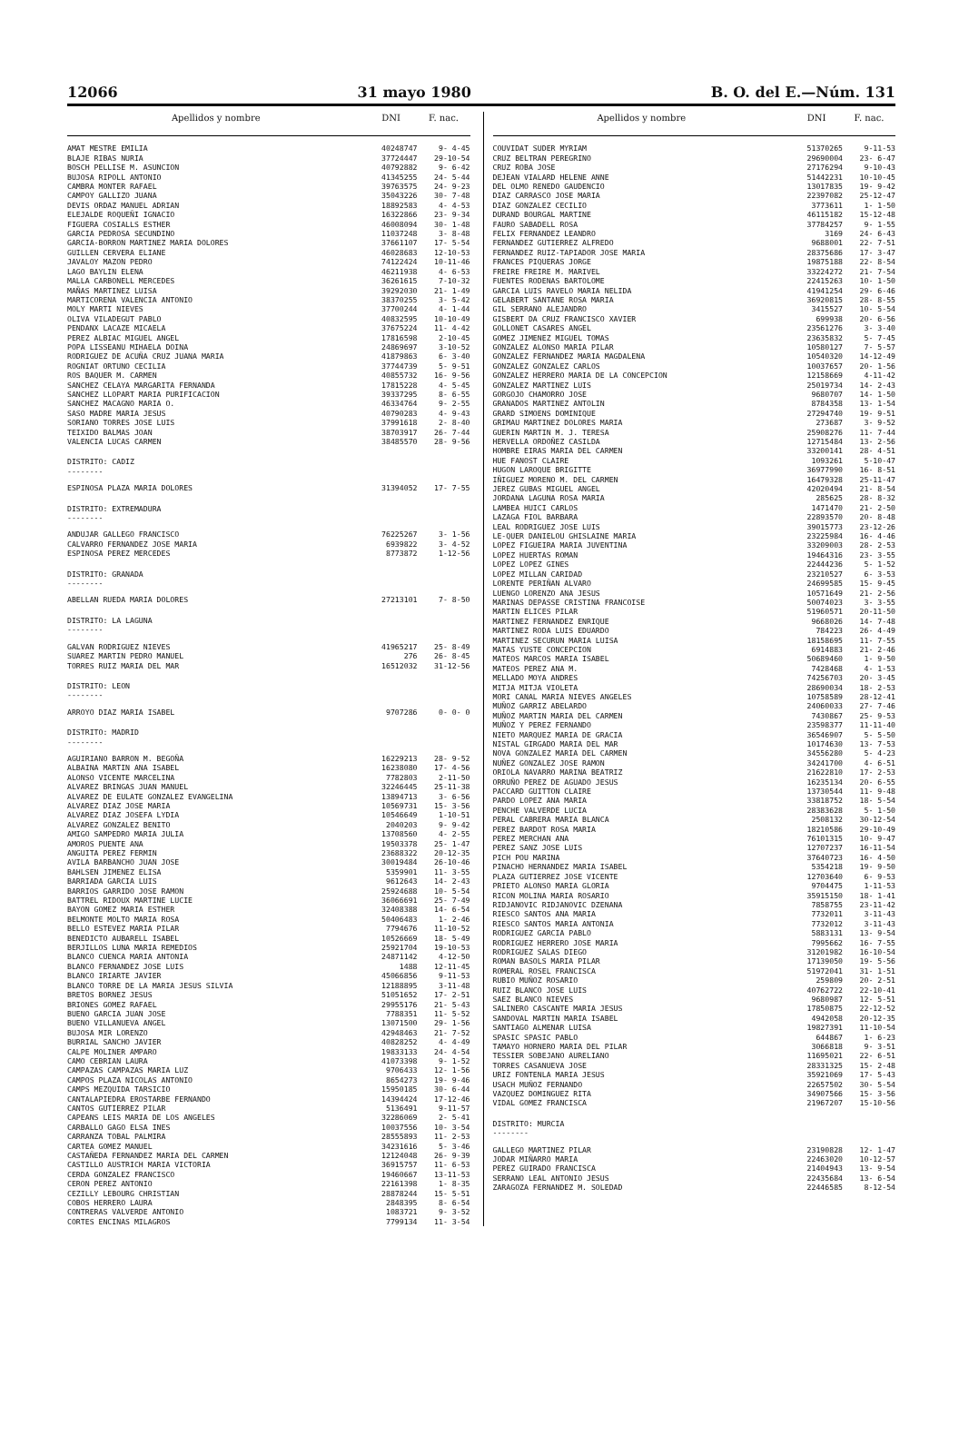12066 31 mayo 1980 B. O. del E.—Núm. 131
| Apellidos y nombre | DNI | F. nac. |
| --- | --- | --- |
| AMAT MESTRE EMILIA | 40248747 | 9- 4-45 |
| BLAJE RIBAS NURIA | 37724447 | 29-10-54 |
| BOSCH PELLISE M. ASUNCION | 40792882 | 9- 6-42 |
| BUJOSA RIPOLL ANTONIO | 41345255 | 24- 5-44 |
| CAMBRA MONTER RAFAEL | 39763575 | 24- 9-23 |
| CAMPOY GALLIZO JUANA | 35043226 | 30- 7-48 |
| DEVIS ORDAZ MANUEL ADRIAN | 18892583 | 4- 4-53 |
| ELEJALDE ROQUEÑI IGNACIO | 16322866 | 23- 9-34 |
| FIGUERA COSIALLS ESTHER | 46008094 | 30- 1-48 |
| GARCIA PEDROSA SECUNDINO | 11037248 | 3- 8-48 |
| GARCIA-BORRON MARTINEZ MARIA DOLORES | 37661107 | 17- 5-54 |
| GUILLEN CERVERA ELIANE | 46028683 | 12-10-53 |
| JAVALOY MAZON PEDRO | 74122424 | 10-11-46 |
| LAGO BAYLIN ELENA | 46211938 | 4- 6-53 |
| MALLA CARBONELL MERCEDES | 36261615 | 7-10-32 |
| MAÑAS MARTINEZ LUISA | 39292030 | 21- 1-49 |
| MARTICORENA VALENCIA ANTONIO | 38370255 | 3- 5-42 |
| MOLY MARTI NIEVES | 37700244 | 4- 1-44 |
| OLIVA VILADEGUT PABLO | 40832595 | 10-10-49 |
| PENDANX LACAZE MICAELA | 37675224 | 11- 4-42 |
| PEREZ ALBIAC MIGUEL ANGEL | 17816598 | 2-10-45 |
| POPA LISSEANU MIHAELA DOINA | 24869697 | 3-10-52 |
| RODRIGUEZ DE ACUÑA CRUZ JUANA MARIA | 41879863 | 6- 3-40 |
| ROGNIAT ORTUNO CECILIA | 37744739 | 5- 9-51 |
| ROS BAQUER M. CARMEN | 40855732 | 16- 9-56 |
| SANCHEZ CELAYA MARGARITA FERNANDA | 17815228 | 4- 5-45 |
| SANCHEZ LLOPART MARIA PURIFICACION | 39337295 | 8- 6-55 |
| SANCHEZ MACAGNO MARIA O. | 46334764 | 9- 2-55 |
| SASO MADRE MARIA JESUS | 40790283 | 4- 9-43 |
| SORIANO TORRES JOSE LUIS | 37991618 | 2- 8-40 |
| TEIXIDO BALMAS JOAN | 38703917 | 26- 7-44 |
| VALENCIA LUCAS CARMEN | 38485570 | 28- 9-56 |
| DISTRITO: CADIZ -------- | | |
| ESPINOSA PLAZA MARIA DOLORES | 31394052 | 17- 7-55 |
| DISTRITO: EXTREMADURA -------- | | |
| ANDUJAR GALLEGO FRANCISCO | 76225267 | 3- 1-56 |
| CALVARRO FERNANDEZ JOSE MARIA | 6939822 | 3- 4-52 |
| ESPINOSA PEREZ MERCEDES | 8773872 | 1-12-56 |
| DISTRITO: GRANADA -------- | | |
| ABELLAN RUEDA MARIA DOLORES | 27213101 | 7- 8-50 |
| DISTRITO: LA LAGUNA -------- | | |
| GALVAN RODRIGUEZ NIEVES | 41965217 | 25- 8-49 |
| SUAREZ MARTIN PEDRO MANUEL | 276 | 26- 8-45 |
| TORRES RUIZ MARIA DEL MAR | 16512032 | 31-12-56 |
| DISTRITO: LEON -------- | | |
| ARROYO DIAZ MARIA ISABEL | 9707286 | 0- 0- 0 |
| DISTRITO: MADRID -------- | | |
| AGUIRIANO BARRON M. BEGOÑA | 16229213 | 28- 9-52 |
| ALBAINA MARTIN ANA ISABEL | 16238080 | 17- 4-56 |
| ALONSO VICENTE MARCELINA | 7782803 | 2-11-50 |
| ALVAREZ BRINGAS JUAN MANUEL | 32246445 | 25-11-38 |
| ALVAREZ DE EULATE GONZALEZ EVANGELINA | 13894713 | 3- 6-56 |
| ALVAREZ DIAZ JOSE MARIA | 10569731 | 15- 3-56 |
| ALVAREZ DIAZ JOSEFA LYDIA | 10546649 | 1-10-51 |
| ALVAREZ GONZALEZ BENITO | 2040203 | 9- 9-42 |
| AMIGO SAMPEDRO MARIA JULIA | 13708560 | 4- 2-55 |
| AMOROS PUENTE ANA | 19503378 | 25- 1-47 |
| ANGUITA PEREZ FERMIN | 23688322 | 20-12-35 |
| AVILA BARBANCHO JUAN JOSE | 30019484 | 26-10-46 |
| BAHLSEN JIMENEZ ELISA | 5359901 | 11- 3-55 |
| BARRIADA GARCIA LUIS | 9612643 | 14- 2-43 |
| BARRIOS GARRIDO JOSE RAMON | 25924688 | 10- 5-54 |
| BATTREL RIDOUX MARTINE LUCIE | 36066691 | 25- 7-49 |
| BAYON GOMEZ MARIA ESTHER | 32408388 | 14- 6-54 |
| BELMONTE MOLTO MARIA ROSA | 50406483 | 1- 2-46 |
| BELLO ESTEVEZ MARIA PILAR | 7794676 | 11-10-52 |
| BENEDICTO AUBARELL ISABEL | 10526669 | 18- 5-49 |
| BERJILLOS LUNA MARIA REMEDIOS | 25921704 | 19-10-53 |
| BLANCO CUENCA MARIA ANTONIA | 24871142 | 4-12-50 |
| BLANCO FERNANDEZ JOSE LUIS | 1488 | 12-11-45 |
| BLANCO IRIARTE JAVIER | 45066856 | 9-11-53 |
| BLANCO TORRE DE LA MARIA JESUS SILVIA | 12188895 | 3-11-48 |
| BRETOS BORNEZ JESUS | 51051652 | 17- 2-51 |
| BRIONES GOMEZ RAFAEL | 29955176 | 21- 5-43 |
| BUENO GARCIA JUAN JOSE | 7788351 | 11- 5-52 |
| BUENO VILLANUEVA ANGEL | 13071500 | 29- 1-56 |
| BUJOSA MIR LORENZO | 42948463 | 21- 7-52 |
| BURRIAL SANCHO JAVIER | 40828252 | 4- 4-49 |
| CALPE MOLINER AMPARO | 19833133 | 24- 4-54 |
| CAMO CEBRIAN LAURA | 41073398 | 9- 1-52 |
| CAMPAZAS CAMPAZAS MARIA LUZ | 9706433 | 12- 1-56 |
| CAMPOS PLAZA NICOLAS ANTONIO | 8654273 | 19- 9-46 |
| CAMPS MEZQUIDA TARSICIO | 15950185 | 30- 6-44 |
| CANTALAPIEDRA EROSTARBE FERNANDO | 14394424 | 17-12-46 |
| CANTOS GUTIERREZ PILAR | 5136491 | 9-11-57 |
| CAPEANS LEIS MARIA DE LOS ANGELES | 32286069 | 2- 5-41 |
| CARBALLO GAGO ELSA INES | 10037556 | 10- 3-54 |
| CARRANZA TOBAL PALMIRA | 28555893 | 11- 2-53 |
| CARTEA GOMEZ MANUEL | 34231616 | 5- 3-46 |
| CASTAÑEDA FERNANDEZ MARIA DEL CARMEN | 12124048 | 26- 9-39 |
| CASTILLO AUSTRICH MARIA VICTORIA | 36915757 | 11- 6-53 |
| CERDA GONZALEZ FRANCISCO | 19460667 | 13-11-53 |
| CERON PEREZ ANTONIO | 22161398 | 1- 8-35 |
| CEZILLY LEBOURG CHRISTIAN | 28878244 | 15- 5-51 |
| COBOS HERRERO LAURA | 2848395 | 8- 6-54 |
| CONTRERAS VALVERDE ANTONIO | 1083721 | 9- 3-52 |
| CORTES ENCINAS MILAGROS | 7799134 | 11- 3-54 |
| Apellidos y nombre | DNI | F. nac. |
| --- | --- | --- |
| COUVIDAT SUDER MYRIAM | 51370265 | 9-11-53 |
| CRUZ BELTRAN PEREGRINO | 29690004 | 23- 6-47 |
| CRUZ ROBA JOSE | 27176294 | 9-10-43 |
| DEJEAN VIALARD HELENE ANNE | 51442231 | 10-10-45 |
| DEL OLMO RENEDO GAUDENCIO | 13017835 | 19- 9-42 |
| DIAZ CARRASCO JOSE MARIA | 22397082 | 25-12-47 |
| DIAZ GONZALEZ CECILIO | 3773611 | 1- 1-50 |
| DURAND BOURGAL MARTINE | 46115182 | 15-12-48 |
| FAURO SABADELL ROSA | 37784257 | 9- 1-55 |
| FELIX FERNANDEZ LEANDRO | 3169 | 24- 6-43 |
| FERNANDEZ GUTIERREZ ALFREDO | 9688001 | 22- 7-51 |
| FERNANDEZ RUIZ-TAPIADOR JOSE MARIA | 28375686 | 17- 3-47 |
| FRANCES PIQUERAS JORGE | 19875188 | 22- 8-54 |
| FREIRE FREIRE M. MARIVEL | 33224272 | 21- 7-54 |
| FUENTES RODENAS BARTOLOME | 22415263 | 10- 1-50 |
| GARCIA LUIS RAVELO MARIA NELIDA | 41941254 | 29- 6-46 |
| GELABERT SANTANE ROSA MARIA | 36920815 | 28- 8-55 |
| GIL SERRANO ALEJANDRO | 3415527 | 10- 5-54 |
| GISBERT DA CRUZ FRANCISCO XAVIER | 699938 | 20- 6-56 |
| GOLLONET CASARES ANGEL | 23561276 | 3- 3-40 |
| GOMEZ JIMENEZ MIGUEL TOMAS | 23635832 | 5- 7-45 |
| GONZALEZ ALONSO MARIA PILAR | 10580127 | 7- 5-57 |
| GONZALEZ FERNANDEZ MARIA MAGDALENA | 10540320 | 14-12-49 |
| GONZALEZ GONZALEZ CARLOS | 10037657 | 20- 1-56 |
| GONZALEZ HERRERO MARIA DE LA CONCEPCION | 12158669 | 4-11-42 |
| GONZALEZ MARTINEZ LUIS | 25019734 | 14- 2-43 |
| GORGOJO CHAMORRO JOSE | 9680707 | 14- 1-50 |
| GRANADOS MARTINEZ ANTOLIN | 8784358 | 13- 1-54 |
| GRARD SIMOENS DOMINIQUE | 27294740 | 19- 9-51 |
| GRIMAU MARTINEZ DOLORES MARIA | 273687 | 3- 9-52 |
| GUERIN MARTIN M. J. TERESA | 25908276 | 11- 7-44 |
| HERVELLA ORDOÑEZ CASILDA | 12715484 | 13- 2-56 |
| HOMBRE EIRAS MARIA DEL CARMEN | 33200141 | 28- 4-51 |
| HUE FANOST CLAIRE | 1093261 | 5-10-47 |
| HUGON LAROQUE BRIGITTE | 36977990 | 16- 8-51 |
| IÑIGUEZ MORENO M. DEL CARMEN | 16479328 | 25-11-47 |
| JEREZ GUBAS MIGUEL ANGEL | 42020494 | 21- 8-54 |
| JORDANA LAGUNA ROSA MARIA | 285625 | 28- 8-32 |
| LAMBEA HUICI CARLOS | 1471470 | 21- 2-50 |
| LAZAGA FIOL BARBARA | 22893570 | 20- 8-48 |
| LEAL RODRIGUEZ JOSE LUIS | 39015773 | 23-12-26 |
| LE-QUER DANIELOU GHISLAINE MARIA | 23225984 | 16- 4-46 |
| LOPEZ FIGUEIRA MARIA JUVENTINA | 33209003 | 28- 2-53 |
| LOPEZ HUERTAS ROMAN | 19464316 | 23- 3-55 |
| LOPEZ LOPEZ GINES | 22444236 | 5- 1-52 |
| LOPEZ MILLAN CARIDAD | 23210527 | 6- 3-53 |
| LORENTE PERIÑAN ALVARO | 24699585 | 15- 9-45 |
| LUENGO LORENZO ANA JESUS | 10571649 | 21- 2-56 |
| MARINAS DEPASSE CRISTINA FRANCOISE | 50074023 | 3- 3-55 |
| MARTIN ELICES PILAR | 51960571 | 20-11-50 |
| MARTINEZ FERNANDEZ ENRIQUE | 9668026 | 14- 7-48 |
| MARTINEZ RODA LUIS EDUARDO | 784223 | 26- 4-49 |
| MARTINEZ SECURUN MARIA LUISA | 18158695 | 11- 7-55 |
| MATAS YUSTE CONCEPCION | 6914883 | 21- 2-46 |
| MATEOS MARCOS MARIA ISABEL | 50689460 | 1- 9-50 |
| MATEOS PEREZ ANA M. | 7428468 | 4- 1-53 |
| MELLADO MOYA ANDRES | 74256703 | 20- 3-45 |
| MITJA MITJA VIOLETA | 28690034 | 18- 2-53 |
| MORI CANAL MARIA NIEVES ANGELES | 10758589 | 28-12-41 |
| MUÑOZ GARRIZ ABELARDO | 24060033 | 27- 7-46 |
| MUÑOZ MARTIN MARIA DEL CARMEN | 7430867 | 25- 9-53 |
| MUÑOZ Y PEREZ FERNANDO | 23598377 | 11-11-40 |
| NIETO MARQUEZ MARIA DE GRACIA | 36546907 | 5- 5-50 |
| NISTAL GIRGADO MARIA DEL MAR | 10174630 | 13- 7-53 |
| NOVA GONZALEZ MARIA DEL CARMEN | 34556280 | 5- 4-23 |
| NUÑEZ GONZALEZ JOSE RAMON | 34241700 | 4- 6-51 |
| ORIOLA NAVARRO MARINA BEATRIZ | 21622810 | 17- 2-53 |
| ORRUÑO PEREZ DE AGUADO JESUS | 16235134 | 20- 6-55 |
| PACCARD GUITTON CLAIRE | 13730544 | 11- 9-48 |
| PARDO LOPEZ ANA MARIA | 33818752 | 18- 5-54 |
| PENCHE VALVERDE LUCIA | 28383628 | 5- 1-50 |
| PERAL CABRERA MARIA BLANCA | 2508132 | 30-12-54 |
| PEREZ BARDOT ROSA MARIA | 18210586 | 29-10-49 |
| PEREZ MERCHAN ANA | 76101315 | 10- 9-47 |
| PEREZ SANZ JOSE LUIS | 12707237 | 16-11-54 |
| PICH POU MARINA | 37640723 | 16- 4-50 |
| PINACHO HERNANDEZ MARIA ISABEL | 5354218 | 19- 9-50 |
| PLAZA GUTIERREZ JOSE VICENTE | 12703640 | 6- 9-53 |
| PRIETO ALONSO MARIA GLORIA | 9704475 | 1-11-53 |
| RICON MOLINA MARIA ROSARIO | 35915150 | 18- 1-41 |
| RIDJANOVIC RIDJANOVIC DZENANA | 7858755 | 23-11-42 |
| RIESCO SANTOS ANA MARIA | 7732011 | 3-11-43 |
| RIESCO SANTOS MARIA ANTONIA | 7732012 | 3-11-43 |
| RODRIGUEZ GARCIA PABLO | 5883131 | 13- 9-54 |
| RODRIGUEZ HERRERO JOSE MARIA | 7995662 | 16- 7-55 |
| RODRIGUEZ SALAS DIEGO | 31201982 | 16-10-54 |
| ROMAN BASOLS MARIA PILAR | 17139050 | 19- 5-56 |
| ROMERAL ROSEL FRANCISCA | 51972041 | 31- 1-51 |
| RUBIO MUÑOZ ROSARIO | 259809 | 20- 2-51 |
| RUIZ BLANCO JOSE LUIS | 40762722 | 22-10-41 |
| SAEZ BLANCO NIEVES | 9680987 | 12- 5-51 |
| SALINERO CASCANTE MARIA JESUS | 17850875 | 22-12-52 |
| SANDOVAL MARTIN MARIA ISABEL | 4942058 | 20-12-35 |
| SANTIAGO ALMENAR LUISA | 19827391 | 11-10-54 |
| SPASIC SPASIC PABLO | 644867 | 1- 6-23 |
| TAMAYO HORNERO MARIA DEL PILAR | 3066818 | 9- 3-51 |
| TESSIER SOBEJANO AURELIANO | 11695021 | 22- 6-51 |
| TORRES CASANUEVA JOSE | 28331325 | 15- 2-48 |
| URIZ FONTENLA MARIA JESUS | 35921069 | 17- 5-43 |
| USACH MUÑOZ FERNANDO | 22657502 | 30- 5-54 |
| VAZQUEZ DOMINGUEZ RITA | 34907566 | 15- 3-56 |
| VIDAL GOMEZ FRANCISCA | 21967207 | 15-10-56 |
| DISTRITO: MURCIA -------- | | |
| GALLEGO MARTINEZ PILAR | 23190828 | 12- 1-47 |
| JODAR MIÑARRO MARIA | 22463020 | 10-12-57 |
| PEREZ GUIRADO FRANCISCA | 21404943 | 13- 9-54 |
| SERRANO LEAL ANTONIO JESUS | 22435684 | 13- 6-54 |
| ZARAGOZA FERNANDEZ M. SOLEDAD | 22446585 | 8-12-54 |